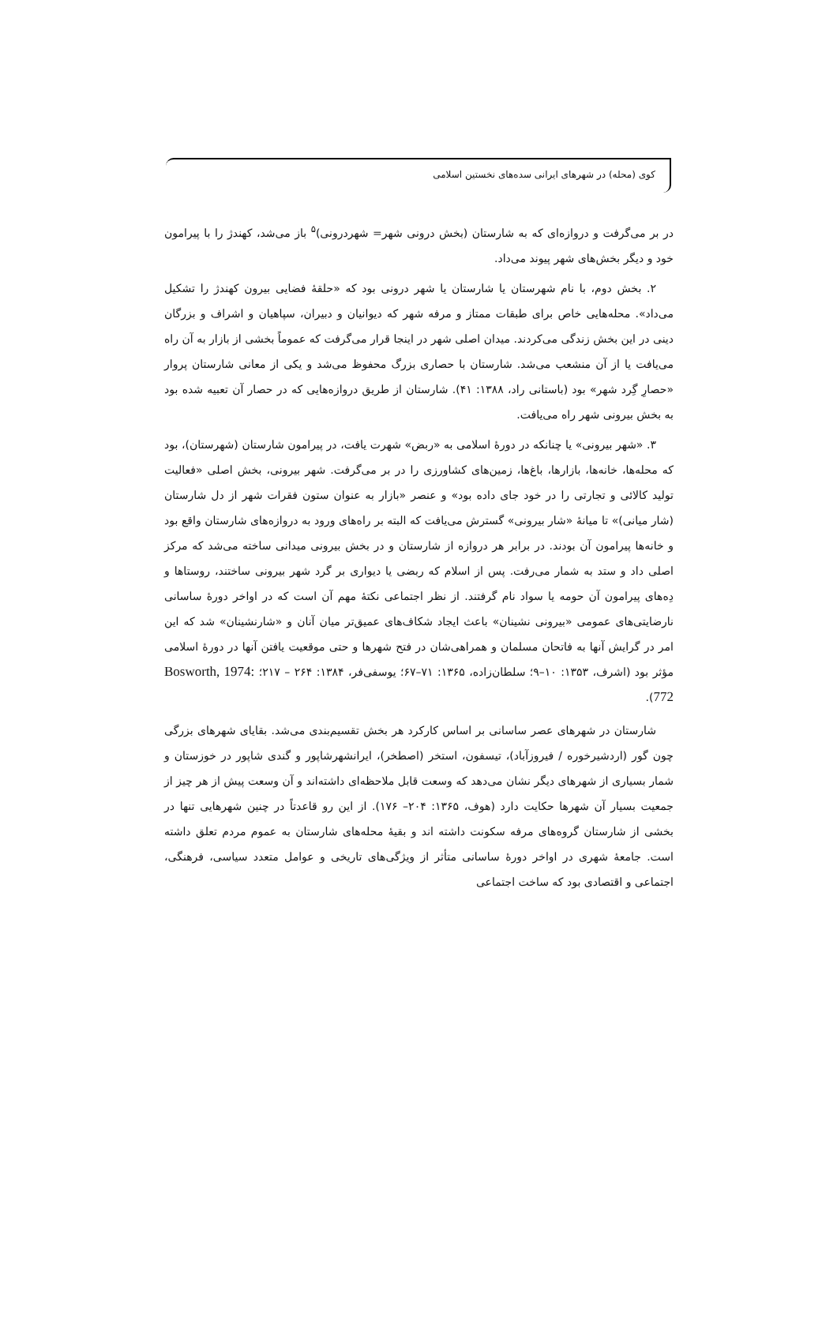کوی (محله) در شهرهای ایرانی سده‌های نخستین اسلامی
در بر می‌گرفت و دروازه‌ای که به شارستان (بخش درونی شهر= شهردرونی)<sup>۵</sup> باز می‌شد، کهندژ را با پیرامون خود و دیگر بخش‌های شهر پیوند می‌داد.
۲. بخش دوم، با نام شهرستان یا شارستان یا شهر درونی بود که «حلقهٔ فضایی بیرون کهندژ را تشکیل می‌داد». محله‌هایی خاص برای طبقات ممتاز و مرفه شهر که دیوانیان و دبیران، سپاهیان و اشراف و بزرگان دینی در این بخش زندگی می‌کردند. میدان اصلی شهر در اینجا قرار می‌گرفت که عموماً بخشی از بازار به آن راه می‌یافت یا از آن منشعب می‌شد. شارستان با حصاری بزرگ محفوظ می‌شد و یکی از معانی شارستان پروار «حصارِ گِرد شهر» بود (باستانی راد، ۱۳۸۸: ۴۱). شارستان از طریق دروازه‌هایی که در حصار آن تعبیه شده بود به بخش بیرونی شهر راه می‌یافت.
۳. «شهر بیرونی» یا چنانکه در دورهٔ اسلامی به «ربض» شهرت یافت، در پیرامون شارستان (شهرستان)، بود که محله‌ها، خانه‌ها، بازارها، باغ‌ها، زمین‌های کشاورزی را در بر می‌گرفت. شهر بیرونی، بخش اصلی «فعالیت تولید کالائی و تجارتی را در خود جای داده بود» و عنصر «بازار به عنوان ستون فقرات شهر از دل شارستان (شار میانی)» تا میانهٔ «شار بیرونی» گسترش می‌یافت که البته بر راه‌های ورود به دروازه‌های شارستان واقع بود و خانه‌ها پیرامون آن بودند. در برابر هر دروازه از شارستان و در بخش بیرونی میدانی ساخته می‌شد که مرکز اصلی داد و ستد به شمار می‌رفت. پس از اسلام که ربضی یا دیواری بر گرد شهر بیرونی ساختند، روستاها و دِه‌های پیرامون آن حومه یا سواد نام گرفتند. از نظر اجتماعی نکتهٔ مهم آن است که در اواخر دورهٔ ساسانی نارضایتی‌های عمومی «بیرونی نشینان» باعث ایجاد شکاف‌های عمیق‌تر میان آنان و «شارنشینان» شد که این امر در گرایش آنها به فاتحان مسلمان و همراهی‌شان در فتح شهرها و حتی موقعیت یافتن آنها در دورهٔ اسلامی مؤثر بود (اشرف، ۱۳۵۳: ۱۰–۹؛ سلطان‌زاده، ۱۳۶۵: ۷۱–۶۷؛ یوسفی‌فر، ۱۳۸۴: ۲۶۴ – ۲۱۷؛ Bosworth, 1974: 772).
شارستان در شهرهای عصر ساسانی بر اساس کارکرد هر بخش تقسیم‌بندی می‌شد. بقایای شهرهای بزرگی چون گور (اردشیرخوره / فیروزآباد)، تیسفون، استخر (اصطخر)، ایرانشهرشاپور و گندی شاپور در خوزستان و شمار بسیاری از شهرهای دیگر نشان می‌دهد که وسعت قابل ملاحظه‌ای داشته‌اند و آن وسعت پیش از هر چیز از جمعیت بسیار آن شهرها حکایت دارد (هوف، ۱۳۶۵: ۲۰۴– ۱۷۶). از این رو قاعدتاً در چنین شهرهایی تنها در بخشی از شارستان گروه‌های مرفه سکونت داشته اند و بقیهٔ محله‌های شارستان به عموم مردم تعلق داشته است. جامعهٔ شهری در اواخر دورهٔ ساسانی متأثر از ویژگی‌های تاریخی و عوامل متعدد سیاسی، فرهنگی، اجتماعی و اقتصادی بود که ساخت اجتماعی